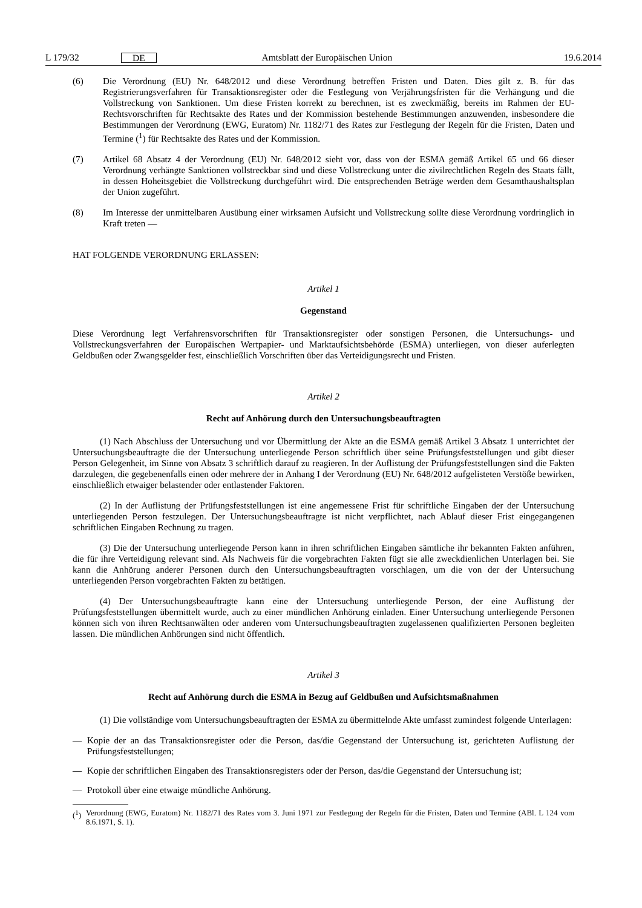L 179/32 DE Amtsblatt der Europäischen Union 19.6.2014
(6) Die Verordnung (EU) Nr. 648/2012 und diese Verordnung betreffen Fristen und Daten. Dies gilt z. B. für das Registrierungsverfahren für Transaktionsregister oder die Festlegung von Verjährungsfristen für die Verhängung und die Vollstreckung von Sanktionen. Um diese Fristen korrekt zu berechnen, ist es zweckmäßig, bereits im Rahmen der EU-Rechtsvorschriften für Rechtsakte des Rates und der Kommission bestehende Bestimmungen anzuwenden, insbesondere die Bestimmungen der Verordnung (EWG, Euratom) Nr. 1182/71 des Rates zur Festlegung der Regeln für die Fristen, Daten und Termine (<sup>1</sup>) für Rechtsakte des Rates und der Kommission.
(7) Artikel 68 Absatz 4 der Verordnung (EU) Nr. 648/2012 sieht vor, dass von der ESMA gemäß Artikel 65 und 66 dieser Verordnung verhängte Sanktionen vollstreckbar sind und diese Vollstreckung unter die zivilrechtlichen Regeln des Staats fällt, in dessen Hoheitsgebiet die Vollstreckung durchgeführt wird. Die entsprechenden Beträge werden dem Gesamthaushaltsplan der Union zugeführt.
(8) Im Interesse der unmittelbaren Ausübung einer wirksamen Aufsicht und Vollstreckung sollte diese Verordnung vordringlich in Kraft treten —
HAT FOLGENDE VERORDNUNG ERLASSEN:
Artikel 1
Gegenstand
Diese Verordnung legt Verfahrensvorschriften für Transaktionsregister oder sonstigen Personen, die Untersuchungs- und Vollstreckungsverfahren der Europäischen Wertpapier- und Marktaufsichtsbehörde (ESMA) unterliegen, von dieser auferlegten Geldbußen oder Zwangsgelder fest, einschließlich Vorschriften über das Verteidigungsrecht und Fristen.
Artikel 2
Recht auf Anhörung durch den Untersuchungsbeauftragten
(1) Nach Abschluss der Untersuchung und vor Übermittlung der Akte an die ESMA gemäß Artikel 3 Absatz 1 unterrichtet der Untersuchungsbeauftragte die der Untersuchung unterliegende Person schriftlich über seine Prüfungsfeststellungen und gibt dieser Person Gelegenheit, im Sinne von Absatz 3 schriftlich darauf zu reagieren. In der Auflistung der Prüfungsfeststellungen sind die Fakten darzulegen, die gegebenenfalls einen oder mehrere der in Anhang I der Verordnung (EU) Nr. 648/2012 aufgelisteten Verstöße bewirken, einschließlich etwaiger belastender oder entlastender Faktoren.
(2) In der Auflistung der Prüfungsfeststellungen ist eine angemessene Frist für schriftliche Eingaben der der Untersuchung unterliegenden Person festzulegen. Der Untersuchungsbeauftragte ist nicht verpflichtet, nach Ablauf dieser Frist eingegangenen schriftlichen Eingaben Rechnung zu tragen.
(3) Die der Untersuchung unterliegende Person kann in ihren schriftlichen Eingaben sämtliche ihr bekannten Fakten anführen, die für ihre Verteidigung relevant sind. Als Nachweis für die vorgebrachten Fakten fügt sie alle zweckdienlichen Unterlagen bei. Sie kann die Anhörung anderer Personen durch den Untersuchungsbeauftragten vorschlagen, um die von der der Untersuchung unterliegenden Person vorgebrachten Fakten zu betätigen.
(4) Der Untersuchungsbeauftragte kann eine der Untersuchung unterliegende Person, der eine Auflistung der Prüfungsfeststellungen übermittelt wurde, auch zu einer mündlichen Anhörung einladen. Einer Untersuchung unterliegende Personen können sich von ihren Rechtsanwälten oder anderen vom Untersuchungsbeauftragten zugelassenen qualifizierten Personen begleiten lassen. Die mündlichen Anhörungen sind nicht öffentlich.
Artikel 3
Recht auf Anhörung durch die ESMA in Bezug auf Geldbußen und Aufsichtsmaßnahmen
(1) Die vollständige vom Untersuchungsbeauftragten der ESMA zu übermittelnde Akte umfasst zumindest folgende Unterlagen:
— Kopie der an das Transaktionsregister oder die Person, das/die Gegenstand der Untersuchung ist, gerichteten Auflistung der Prüfungsfeststellungen;
— Kopie der schriftlichen Eingaben des Transaktionsregisters oder der Person, das/die Gegenstand der Untersuchung ist;
— Protokoll über eine etwaige mündliche Anhörung.
(<sup>1</sup>)
Verordnung (EWG, Euratom) Nr. 1182/71 des Rates vom 3. Juni 1971 zur Festlegung der Regeln für die Fristen, Daten und Termine (ABl. L 124 vom 8.6.1971, S. 1).